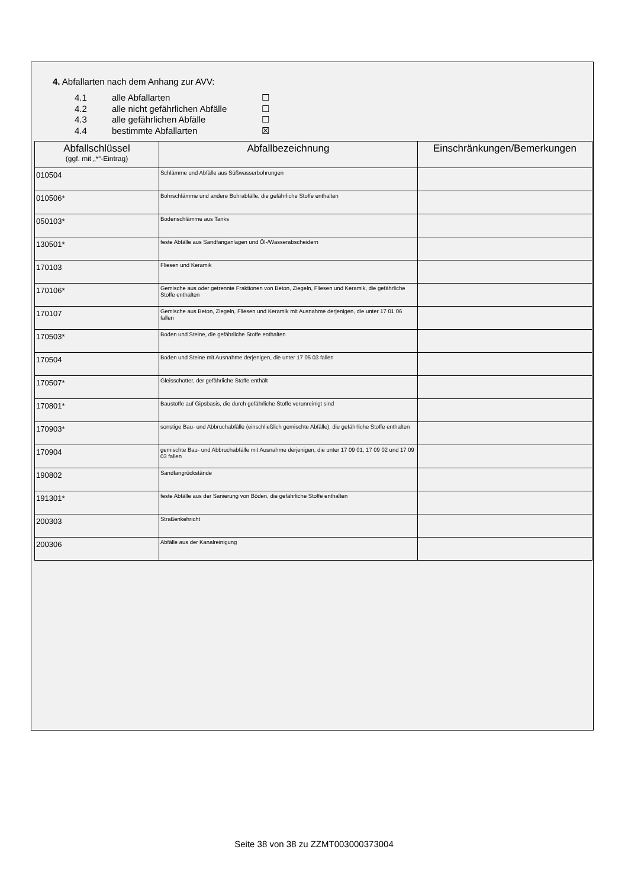4. Abfallarten nach dem Anhang zur AVV:
4.1 alle Abfallarten ☐
4.2 alle nicht gefährlichen Abfälle ☐
4.3 alle gefährlichen Abfälle ☐
4.4 bestimmte Abfallarten ☒
| Abfallschlüssel (ggf. mit „*“-Eintrag) | Abfallbezeichnung | Einschränkungen/Bemerkungen |
| --- | --- | --- |
| 010504 | Schlämme und Abfälle aus Süßwasserbohrungen | |
| 010506* | Bohrschlämme und andere Bohrabfälle, die gefährliche Stoffe enthalten | |
| 050103* | Bodenschlämme aus Tanks | |
| 130501* | feste Abfälle aus Sandfanganlagen und Öl-/Wasserabscheidern | |
| 170103 | Fliesen und Keramik | |
| 170106* | Gemische aus oder getrennte Fraktionen von Beton, Ziegeln, Fliesen und Keramik, die gefährliche Stoffe enthalten | |
| 170107 | Gemische aus Beton, Ziegeln, Fliesen und Keramik mit Ausnahme derjenigen, die unter 17 01 06 fallen | |
| 170503* | Boden und Steine, die gefährliche Stoffe enthalten | |
| 170504 | Boden und Steine mit Ausnahme derjenigen, die unter 17 05 03 fallen | |
| 170507* | Gleisschotter, der gefährliche Stoffe enthält | |
| 170801* | Baustoffe auf Gipsbasis, die durch gefährliche Stoffe verunreinigt sind | |
| 170903* | sonstige Bau- und Abbruchabfälle (einschließlich gemischte Abfälle), die gefährliche Stoffe enthalten | |
| 170904 | gemischte Bau- und Abbruchabfälle mit Ausnahme derjenigen, die unter 17 09 01, 17 09 02 und 17 09 03 fallen | |
| 190802 | Sandfangrückstände | |
| 191301* | feste Abfälle aus der Sanierung von Böden, die gefährliche Stoffe enthalten | |
| 200303 | Straßenkehricht | |
| 200306 | Abfälle aus der Kanalreinigung | |
Seite 38 von 38 zu ZZMT003000373004